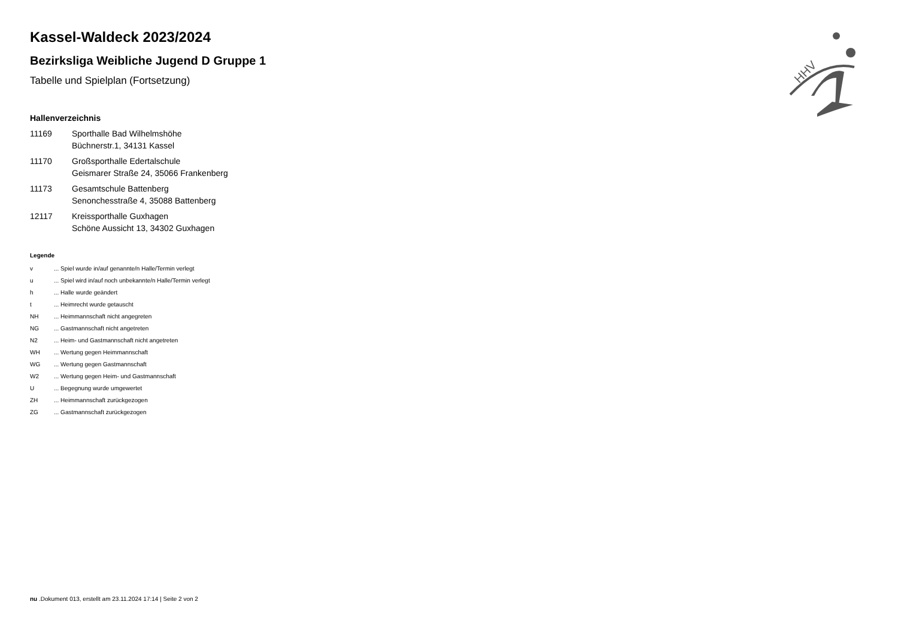HHV
Kassel-Waldeck 2023/2024
Bezirksliga Weibliche Jugend D Gruppe 1
Tabelle und Spielplan (Fortsetzung)
Hallenverzeichnis
| 11169 | Sporthalle Bad Wilhelmshöhe Büchnerstr.1, 34131 Kassel |
| 11170 | Großsporthalle Edertalschule Geismarer Straße 24, 35066 Frankenberg |
| 11173 | Gesamtschule Battenberg Senonchesstraße 4, 35088 Battenberg |
| 12117 | Kreissporthalle Guxhagen Schöne Aussicht 13, 34302 Guxhagen |
Legende
| v | ... Spiel wurde in/auf genannte/n Halle/Termin verlegt |
| u | ... Spiel wird in/auf noch unbekannte/n Halle/Termin verlegt |
| h | ... Halle wurde geändert |
| t | ... Heimrecht wurde getauscht |
| NH | ... Heimmannschaft nicht angegreten |
| NG | ... Gastmannschaft nicht angetreten |
| N2 | ... Heim- und Gastmannschaft nicht angetreten |
| WH | ... Wertung gegen Heimmannschaft |
| WG | ... Wertung gegen Gastmannschaft |
| W2 | ... Wertung gegen Heim- und Gastmannschaft |
| U | ... Begegnung wurde umgewertet |
| ZH | ... Heimmannschaft zurückgezogen |
| ZG | ... Gastmannschaft zurückgezogen |
nu .Dokument 013, erstellt am 23.11.2024 17:14 | Seite 2 von 2